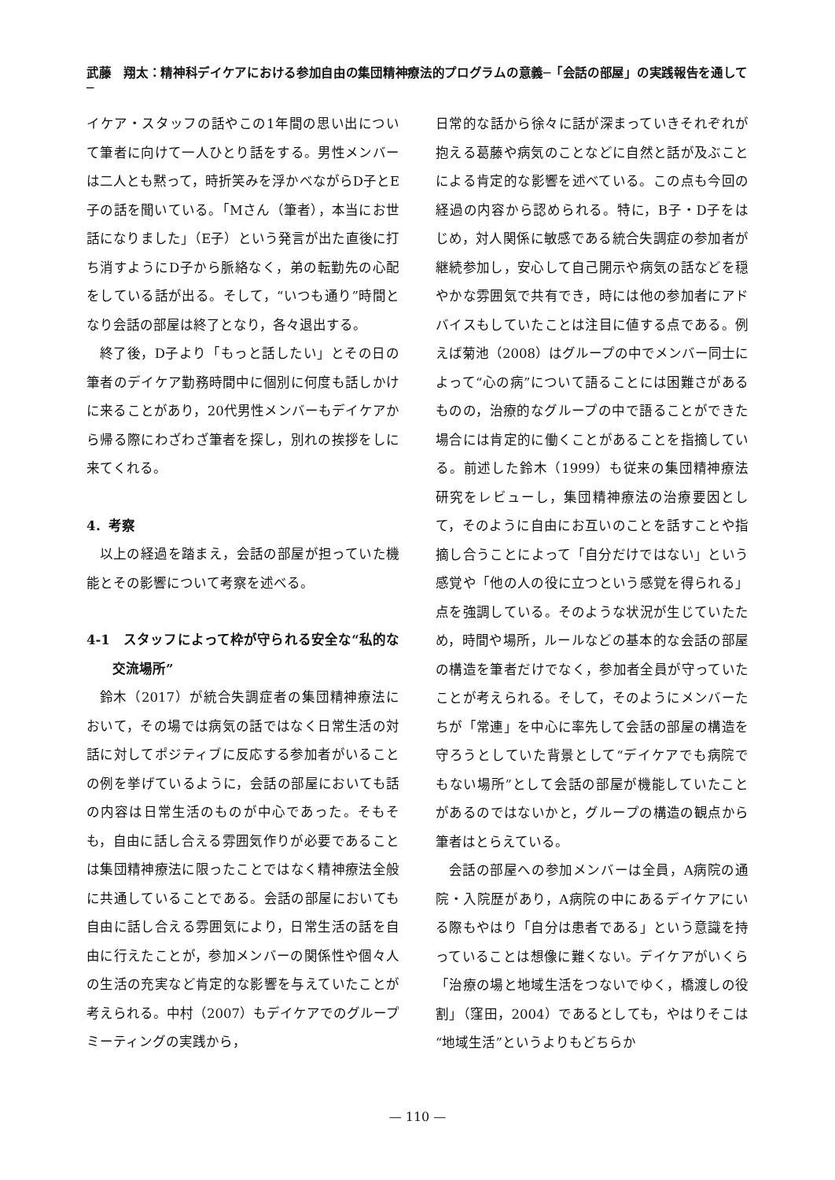武藤　翔太：精神科デイケアにおける参加自由の集団精神療法的プログラムの意義─「会話の部屋」の実践報告を通して─
イケア・スタッフの話やこの1年間の思い出について筆者に向けて一人ひとり話をする。男性メンバーは二人とも黙って，時折笑みを浮かべながらD子とE子の話を聞いている。「Mさん（筆者），本当にお世話になりました」（E子）という発言が出た直後に打ち消すようにD子から脈絡なく，弟の転勤先の心配をしている話が出る。そして，“いつも通り”時間となり会話の部屋は終了となり，各々退出する。
終了後，D子より「もっと話したい」とその日の筆者のデイケア勤務時間中に個別に何度も話しかけに来ることがあり，20代男性メンバーもデイケアから帰る際にわざわざ筆者を探し，別れの挨拶をしに来てくれる。
4．考察
以上の経過を踏まえ，会話の部屋が担っていた機能とその影響について考察を述べる。
4-1　スタッフによって枠が守られる安全な“私的な交流場所”
鈴木（2017）が統合失調症者の集団精神療法において，その場では病気の話ではなく日常生活の対話に対してポジティブに反応する参加者がいることの例を挙げているように，会話の部屋においても話の内容は日常生活のものが中心であった。そもそも，自由に話し合える雰囲気作りが必要であることは集団精神療法に限ったことではなく精神療法全般に共通していることである。会話の部屋においても自由に話し合える雰囲気により，日常生活の話を自由に行えたことが，参加メンバーの関係性や個々人の生活の充実など肯定的な影響を与えていたことが考えられる。中村（2007）もデイケアでのグループミーティングの実践から，
日常的な話から徐々に話が深まっていきそれぞれが抱える葛藤や病気のことなどに自然と話が及ぶことによる肯定的な影響を述べている。この点も今回の経過の内容から認められる。特に，B子・D子をはじめ，対人関係に敏感である統合失調症の参加者が継続参加し，安心して自己開示や病気の話などを穏やかな雰囲気で共有でき，時には他の参加者にアドバイスもしていたことは注目に値する点である。例えば菊池（2008）はグループの中でメンバー同士によって“心の病”について語ることには困難さがあるものの，治療的なグループの中で語ることができた場合には肯定的に働くことがあることを指摘している。前述した鈴木（1999）も従来の集団精神療法研究をレビューし，集団精神療法の治療要因として，そのように自由にお互いのことを話すことや指摘し合うことによって「自分だけではない」という感覚や「他の人の役に立つという感覚を得られる」点を強調している。そのような状況が生じていたため，時間や場所，ルールなどの基本的な会話の部屋の構造を筆者だけでなく，参加者全員が守っていたことが考えられる。そして，そのようにメンバーたちが「常連」を中心に率先して会話の部屋の構造を守ろうとしていた背景として“デイケアでも病院でもない場所”として会話の部屋が機能していたことがあるのではないかと，グループの構造の観点から筆者はとらえている。
会話の部屋への参加メンバーは全員，A病院の通院・入院歴があり，A病院の中にあるデイケアにいる際もやはり「自分は患者である」という意識を持っていることは想像に難くない。デイケアがいくら「治療の場と地域生活をつないでゆく，橋渡しの役割」（窪田，2004）であるとしても，やはりそこは“地域生活”というよりもどちらか
— 110 —